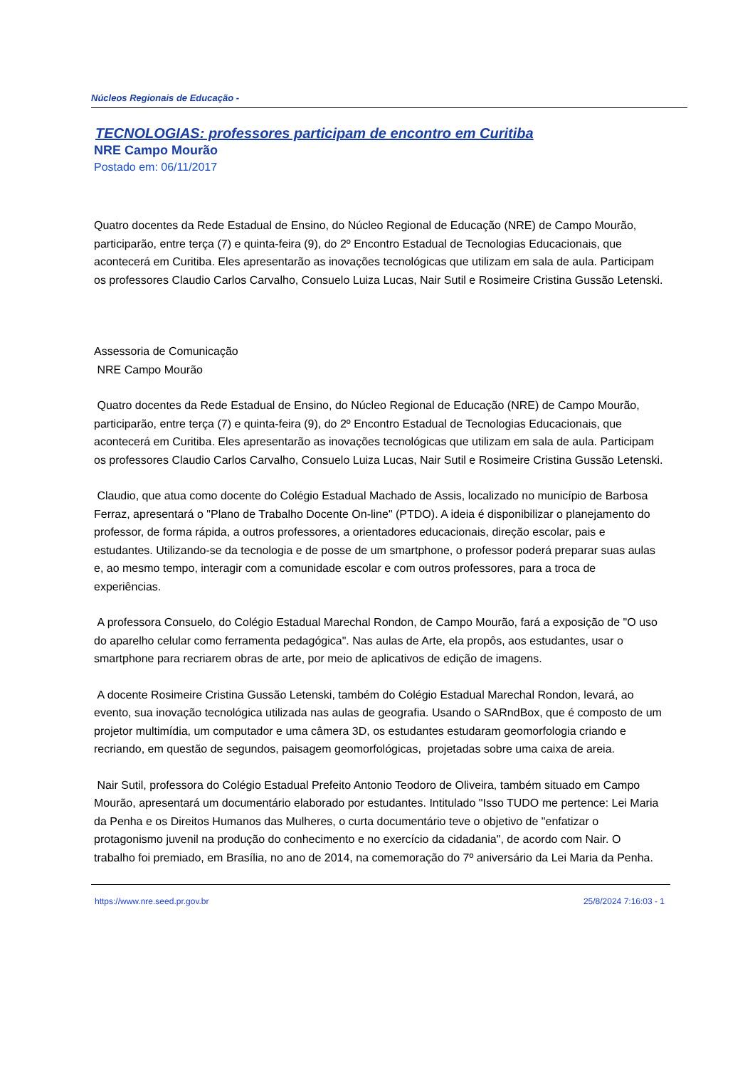Núcleos Regionais de Educação -
TECNOLOGIAS: professores participam de encontro em Curitiba
NRE Campo Mourão
Postado em: 06/11/2017
Quatro docentes da Rede Estadual de Ensino, do Núcleo Regional de Educação (NRE) de Campo Mourão, participarão, entre terça (7) e quinta-feira (9), do 2º Encontro Estadual de Tecnologias Educacionais, que acontecerá em Curitiba. Eles apresentarão as inovações tecnológicas que utilizam em sala de aula. Participam os professores Claudio Carlos Carvalho, Consuelo Luiza Lucas, Nair Sutil e Rosimeire Cristina Gussão Letenski.
Assessoria de Comunicação
NRE Campo Mourão
Quatro docentes da Rede Estadual de Ensino, do Núcleo Regional de Educação (NRE) de Campo Mourão, participarão, entre terça (7) e quinta-feira (9), do 2º Encontro Estadual de Tecnologias Educacionais, que acontecerá em Curitiba. Eles apresentarão as inovações tecnológicas que utilizam em sala de aula. Participam os professores Claudio Carlos Carvalho, Consuelo Luiza Lucas, Nair Sutil e Rosimeire Cristina Gussão Letenski.
Claudio, que atua como docente do Colégio Estadual Machado de Assis, localizado no município de Barbosa Ferraz, apresentará o "Plano de Trabalho Docente On-line" (PTDO). A ideia é disponibilizar o planejamento do professor, de forma rápida, a outros professores, a orientadores educacionais, direção escolar, pais e estudantes. Utilizando-se da tecnologia e de posse de um smartphone, o professor poderá preparar suas aulas e, ao mesmo tempo, interagir com a comunidade escolar e com outros professores, para a troca de experiências.
A professora Consuelo, do Colégio Estadual Marechal Rondon, de Campo Mourão, fará a exposição de "O uso do aparelho celular como ferramenta pedagógica". Nas aulas de Arte, ela propôs, aos estudantes, usar o smartphone para recriarem obras de arte, por meio de aplicativos de edição de imagens.
A docente Rosimeire Cristina Gussão Letenski, também do Colégio Estadual Marechal Rondon, levará, ao evento, sua inovação tecnológica utilizada nas aulas de geografia. Usando o SARndBox, que é composto de um projetor multimídia, um computador e uma câmera 3D, os estudantes estudaram geomorfologia criando e recriando, em questão de segundos, paisagem geomorfológicas, projetadas sobre uma caixa de areia.
Nair Sutil, professora do Colégio Estadual Prefeito Antonio Teodoro de Oliveira, também situado em Campo Mourão, apresentará um documentário elaborado por estudantes. Intitulado "Isso TUDO me pertence: Lei Maria da Penha e os Direitos Humanos das Mulheres, o curta documentário teve o objetivo de "enfatizar o protagonismo juvenil na produção do conhecimento e no exercício da cidadania", de acordo com Nair. O trabalho foi premiado, em Brasília, no ano de 2014, na comemoração do 7º aniversário da Lei Maria da Penha.
https://www.nre.seed.pr.gov.br 25/8/2024 7:16:03 - 1